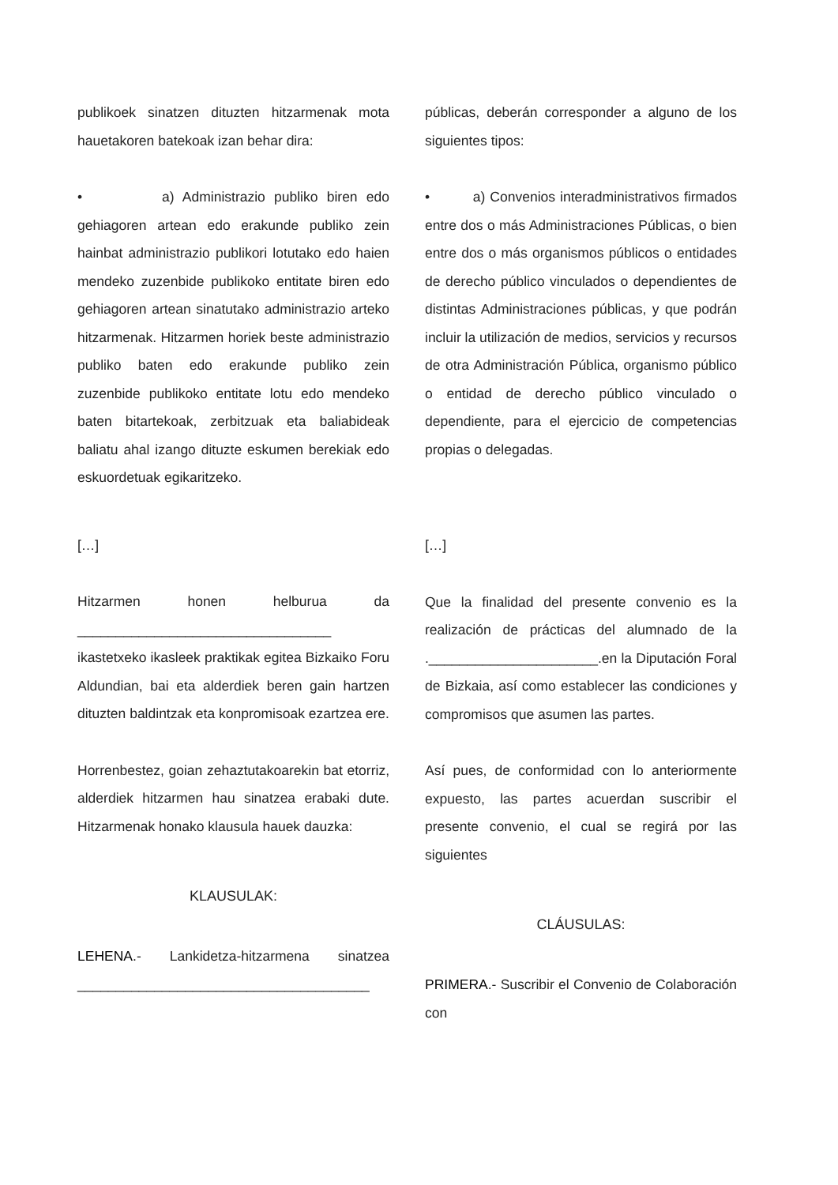publikoek sinatzen dituzten hitzarmenak mota hauetakoren batekoak izan behar dira:
• a) Administrazio publiko biren edo gehiagoren artean edo erakunde publiko zein hainbat administrazio publikori lotutako edo haien mendeko zuzenbide publikoko entitate biren edo gehiagoren artean sinatutako administrazio arteko hitzarmenak. Hitzarmen horiek beste administrazio publiko baten edo erakunde publiko zein zuzenbide publikoko entitate lotu edo mendeko baten bitartekoak, zerbitzuak eta baliabideak baliatu ahal izango dituzte eskumen berekiak edo eskuordetuak egikaritzeko.
[…]
Hitzarmen honen helburua da _________________________________ ikastetxeko ikasleek praktikak egitea Bizkaiko Foru Aldundian, bai eta alderdiek beren gain hartzen dituzten baldintzak eta konpromisoak ezartzea ere.
Horrenbestez, goian zehaztutakoarekin bat etorriz, alderdiek hitzarmen hau sinatzea erabaki dute. Hitzarmenak honako klausula hauek dauzka:
KLAUSULAK:
LEHENA.- Lankidetza-hitzarmena sinatzea ______________________________________
públicas, deberán corresponder a alguno de los siguientes tipos:
• a) Convenios interadministrativos firmados entre dos o más Administraciones Públicas, o bien entre dos o más organismos públicos o entidades de derecho público vinculados o dependientes de distintas Administraciones públicas, y que podrán incluir la utilización de medios, servicios y recursos de otra Administración Pública, organismo público o entidad de derecho público vinculado o dependiente, para el ejercicio de competencias propias o delegadas.
[…]
Que la finalidad del presente convenio es la realización de prácticas del alumnado de la .______________________.en la Diputación Foral de Bizkaia, así como establecer las condiciones y compromisos que asumen las partes.
Así pues, de conformidad con lo anteriormente expuesto, las partes acuerdan suscribir el presente convenio, el cual se regirá por las siguientes
CLÁUSULAS:
PRIMERA.- Suscribir el Convenio de Colaboración con